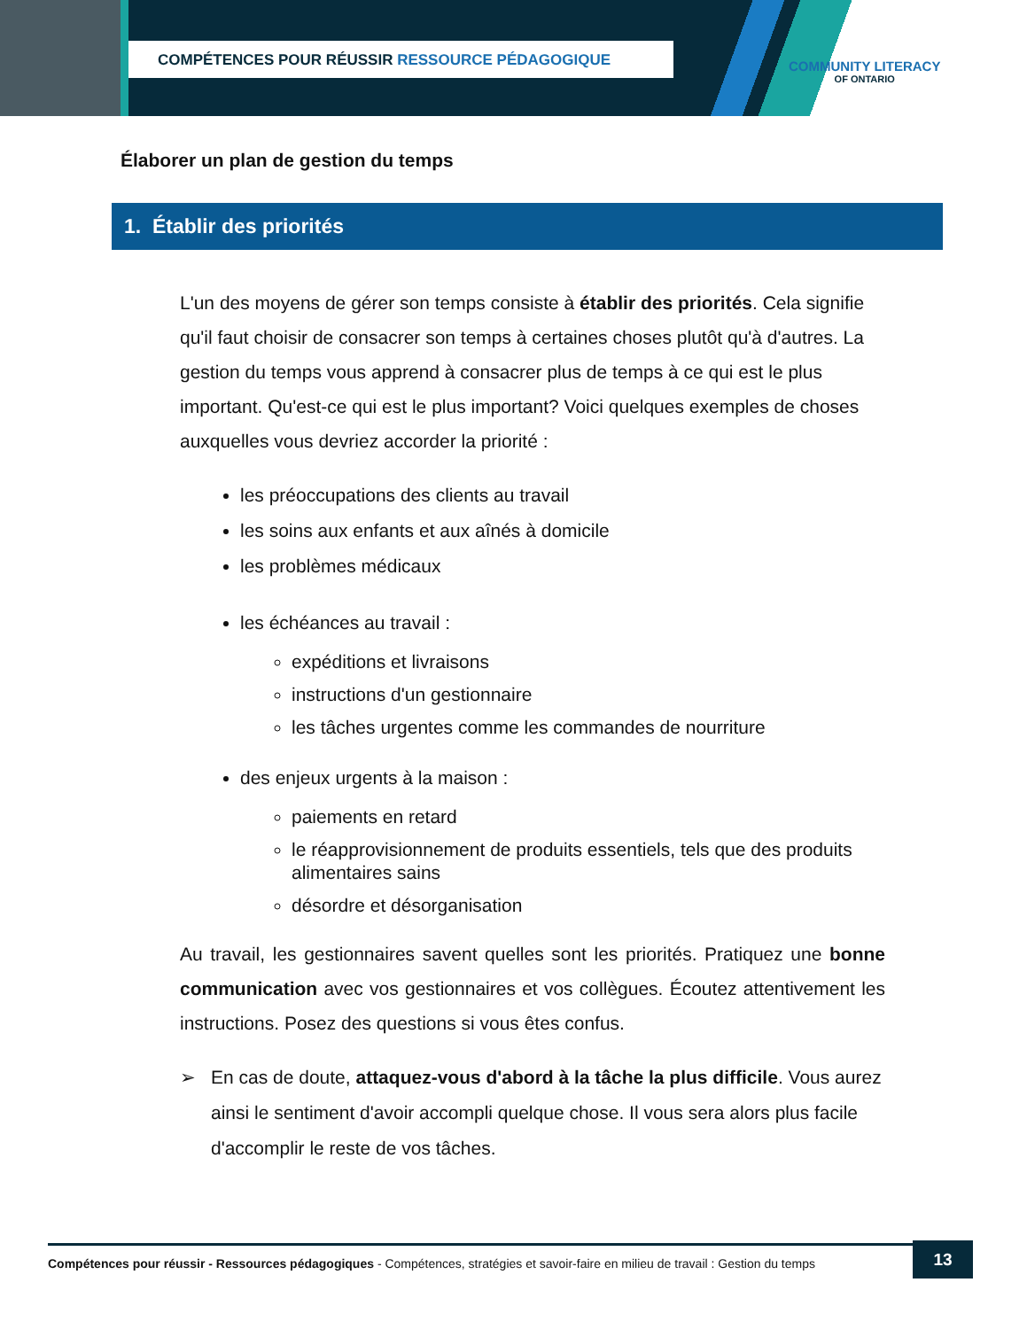COMPÉTENCES POUR RÉUSSIR RESSOURCE PÉDAGOGIQUE
COMMUNITY LITERACY
OF ONTARIO
Élaborer un plan de gestion du temps
1. Établir des priorités
L'un des moyens de gérer son temps consiste à établir des priorités. Cela signifie qu'il faut choisir de consacrer son temps à certaines choses plutôt qu'à d'autres. La gestion du temps vous apprend à consacrer plus de temps à ce qui est le plus important. Qu'est-ce qui est le plus important? Voici quelques exemples de choses auxquelles vous devriez accorder la priorité :
les préoccupations des clients au travail
les soins aux enfants et aux aînés à domicile
les problèmes médicaux
les échéances au travail :
expéditions et livraisons
instructions d'un gestionnaire
les tâches urgentes comme les commandes de nourriture
des enjeux urgents à la maison :
paiements en retard
le réapprovisionnement de produits essentiels, tels que des produits alimentaires sains
désordre et désorganisation
Au travail, les gestionnaires savent quelles sont les priorités. Pratiquez une bonne communication avec vos gestionnaires et vos collègues. Écoutez attentivement les instructions. Posez des questions si vous êtes confus.
➢ En cas de doute, attaquez-vous d'abord à la tâche la plus difficile. Vous aurez ainsi le sentiment d'avoir accompli quelque chose. Il vous sera alors plus facile d'accomplir le reste de vos tâches.
Compétences pour réussir - Ressources pédagogiques - Compétences, stratégies et savoir-faire en milieu de travail : Gestion du temps
13